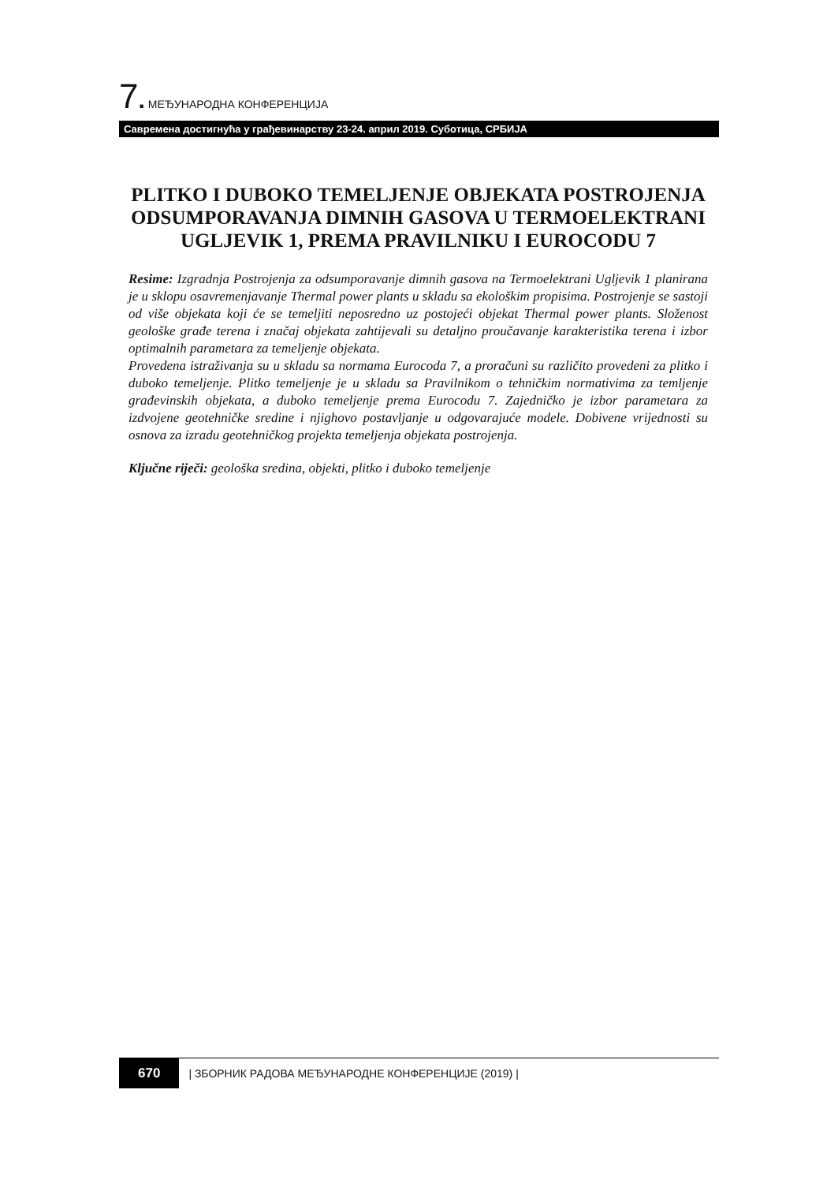7. МЕЂУНАРОДНА КОНФЕРЕНЦИЈА
Савремена достигнућа у грађевинарству 23-24. април 2019. Суботица, СРБИЈА
PLITKO I DUBOKO TEMELJENJE OBJEKATA POSTROJENJA ODSUMPORAVANJA DIMNIH GASOVA U TERMOELEKTRANI UGLJEVIK 1, PREMA PRAVILNIKU I EUROCODU 7
Resime: Izgradnja Postrojenja za odsumporavanje dimnih gasova na Termoelektrani Ugljevik 1 planirana je u sklopu osavremenjavanje Thermal power plants u skladu sa ekološkim propisima. Postrojenje se sastoji od više objekata koji će se temeljiti neposredno uz postojeći objekat Thermal power plants. Složenost geološke građe terena i značaj objekata zahtijevali su detaljno proučavanje karakteristika terena i izbor optimalnih parametara za temeljenje objekata.
Provedena istraživanja su u skladu sa normama Eurocoda 7, a proračuni su različito provedeni za plitko i duboko temeljenje. Plitko temeljenje je u skladu sa Pravilnikom o tehničkim normativima za temljenje građevinskih objekata, a duboko temeljenje prema Eurocodu 7. Zajedničko je izbor parametara za izdvojene geotehničke sredine i njighovo postavljanje u odgovarajuće modele. Dobivene vrijednosti su osnova za izradu geotehničkog projekta temeljenja objekata postrojenja.
Ključne riječi: geološka sredina, objekti, plitko i duboko temeljenje
670 | ЗБОРНИК РАДОВА МЕЂУНАРОДНЕ КОНФЕРЕНЦИЈЕ (2019) |